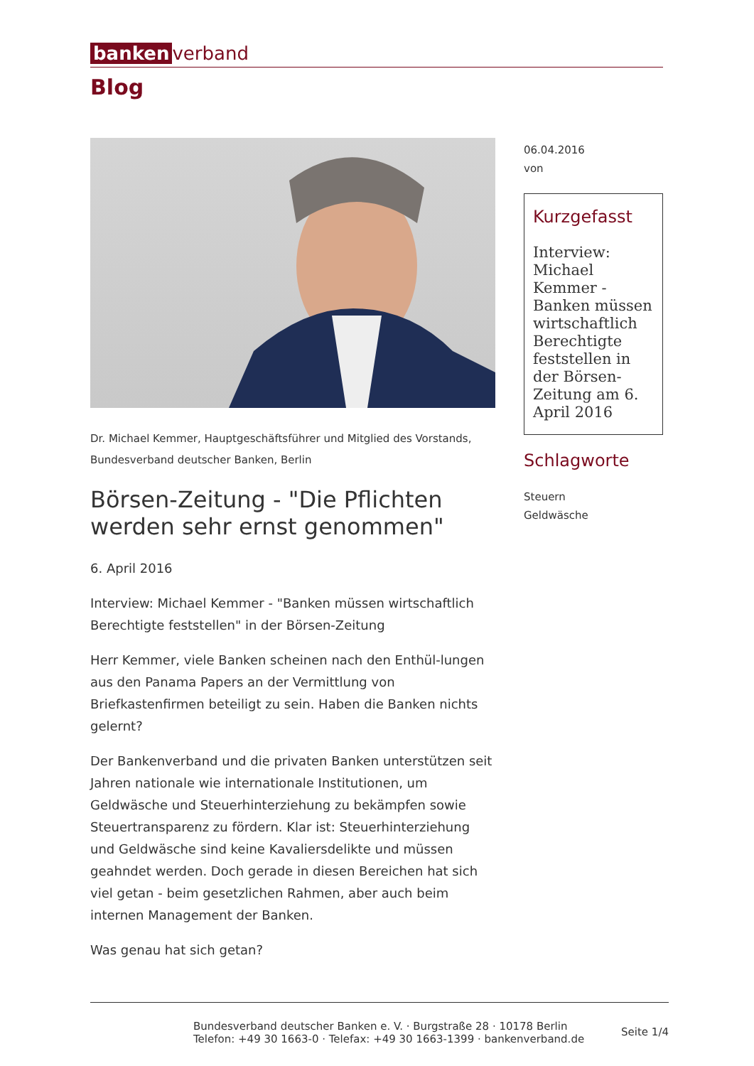banken verband
Blog
Dr. Michael Kemmer, Hauptgeschäftsführer und Mitglied des Vorstands, Bundesverband deutscher Banken, Berlin
Börsen-Zeitung - "Die Pflichten werden sehr ernst genommen"
6. April 2016
Interview: Michael Kemmer - "Banken müssen wirtschaftlich Berechtigte feststellen" in der Börsen-Zeitung
Herr Kemmer, viele Banken scheinen nach den Enthül-lungen aus den Panama Papers an der Vermittlung von Briefkastenfirmen beteiligt zu sein. Haben die Banken nichts gelernt?
Der Bankenverband und die privaten Banken unterstützen seit Jahren nationale wie internationale Institutionen, um Geldwäsche und Steuerhinterziehung zu bekämpfen sowie Steuertransparenz zu fördern. Klar ist: Steuerhinterziehung und Geldwäsche sind keine Kavaliersdelikte und müssen geahndet werden. Doch gerade in diesen Bereichen hat sich viel getan - beim gesetzlichen Rahmen, aber auch beim internen Management der Banken.
Was genau hat sich getan?
06.04.2016
von
Kurzgefasst
Interview: Michael Kemmer - Banken müssen wirtschaftlich Berechtigte feststellen in der Börsen-Zeitung am 6. April 2016
Schlagworte
Steuern
Geldwäsche
Bundesverband deutscher Banken e. V. · Burgstraße 28 · 10178 Berlin
Telefon: +49 30 1663-0 · Telefax: +49 30 1663-1399 · bankenverband.de
Seite 1/4